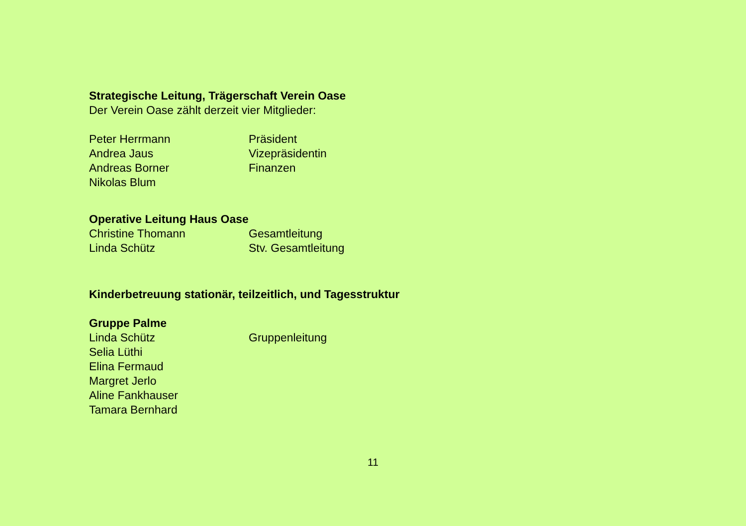Strategische Leitung, Trägerschaft Verein Oase
Der Verein Oase zählt derzeit vier Mitglieder:
Peter Herrmann Präsident
Andrea Jaus Vizepräsidentin
Andreas Borner Finanzen
Nikolas Blum
Operative Leitung Haus Oase
Christine Thomann Gesamtleitung
Linda Schütz Stv. Gesamtleitung
Kinderbetreuung stationär, teilzeitlich, und Tagesstruktur
Gruppe Palme
Linda Schütz Gruppenleitung
Selia Lüthi
Elina Fermaud
Margret Jerlo
Aline Fankhauser
Tamara Bernhard
11